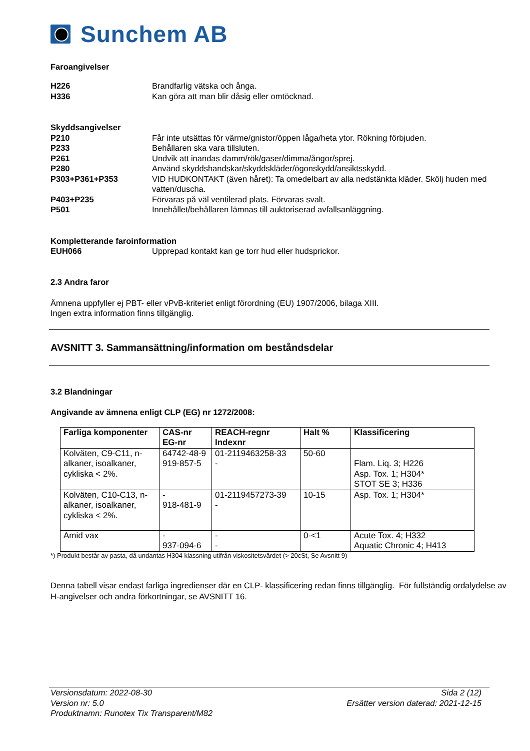Sunchem AB
Faroangivelser
H226 Brandfarlig vätska och ånga.
H336 Kan göra att man blir dåsig eller omtöcknad.
Skyddsangivelser
P210 Får inte utsättas för värme/gnistor/öppen låga/heta ytor. Rökning förbjuden.
P233 Behållaren ska vara tillsluten.
P261 Undvik att inandas damm/rök/gaser/dimma/ångor/sprej.
P280 Använd skyddshandskar/skyddskläder/ögonskydd/ansiktsskydd.
P303+P361+P353 VID HUDKONTAKT (även håret): Ta omedelbart av alla nedstänkta kläder. Skölj huden med vatten/duscha.
P403+P235 Förvaras på väl ventilerad plats. Förvaras svalt.
P501 Innehållet/behållaren lämnas till auktoriserad avfallsanläggning.
Kompletterande faroinformation
EUH066 Upprepad kontakt kan ge torr hud eller hudsprickor.
2.3 Andra faror
Ämnena uppfyller ej PBT- eller vPvB-kriteriet enligt förordning (EU) 1907/2006, bilaga XIII.
Ingen extra information finns tillgänglig.
AVSNITT 3. Sammansättning/information om beståndsdelar
3.2 Blandningar
Angivande av ämnena enligt CLP (EG) nr 1272/2008:
| Farliga komponenter | CAS-nr EG-nr | REACH-regnr Indexnr | Halt % | Klassificering |
| --- | --- | --- | --- | --- |
| Kolväten, C9-C11, n-alkaner, isoalkaner, cykliska < 2%. | 64742-48-9 919-857-5 | 01-2119463258-33 - | 50-60 | Flam. Liq. 3; H226 Asp. Tox. 1; H304* STOT SE 3; H336 |
| Kolväten, C10-C13, n-alkaner, isoalkaner, cykliska < 2%. | - 918-481-9 | 01-2119457273-39 - | 10-15 | Asp. Tox. 1; H304* |
| Amid vax | - 937-094-6 | - - | 0-<1 | Acute Tox. 4; H332 Aquatic Chronic 4; H413 |
*) Produkt består av pasta, då undantas H304 klassning utifrån viskositetsvärdet (> 20cSt, Se Avsnitt 9)
Denna tabell visar endast farliga ingredienser där en CLP- klassificering redan finns tillgänglig. För fullständig ordalydelse av H-angivelser och andra förkortningar, se AVSNITT 16.
Versionsdatum: 2022-08-30 Sida 2 (12)
Version nr: 5.0 Ersätter version daterad: 2021-12-15
Produktnamn: Runotex Tix Transparent/M82